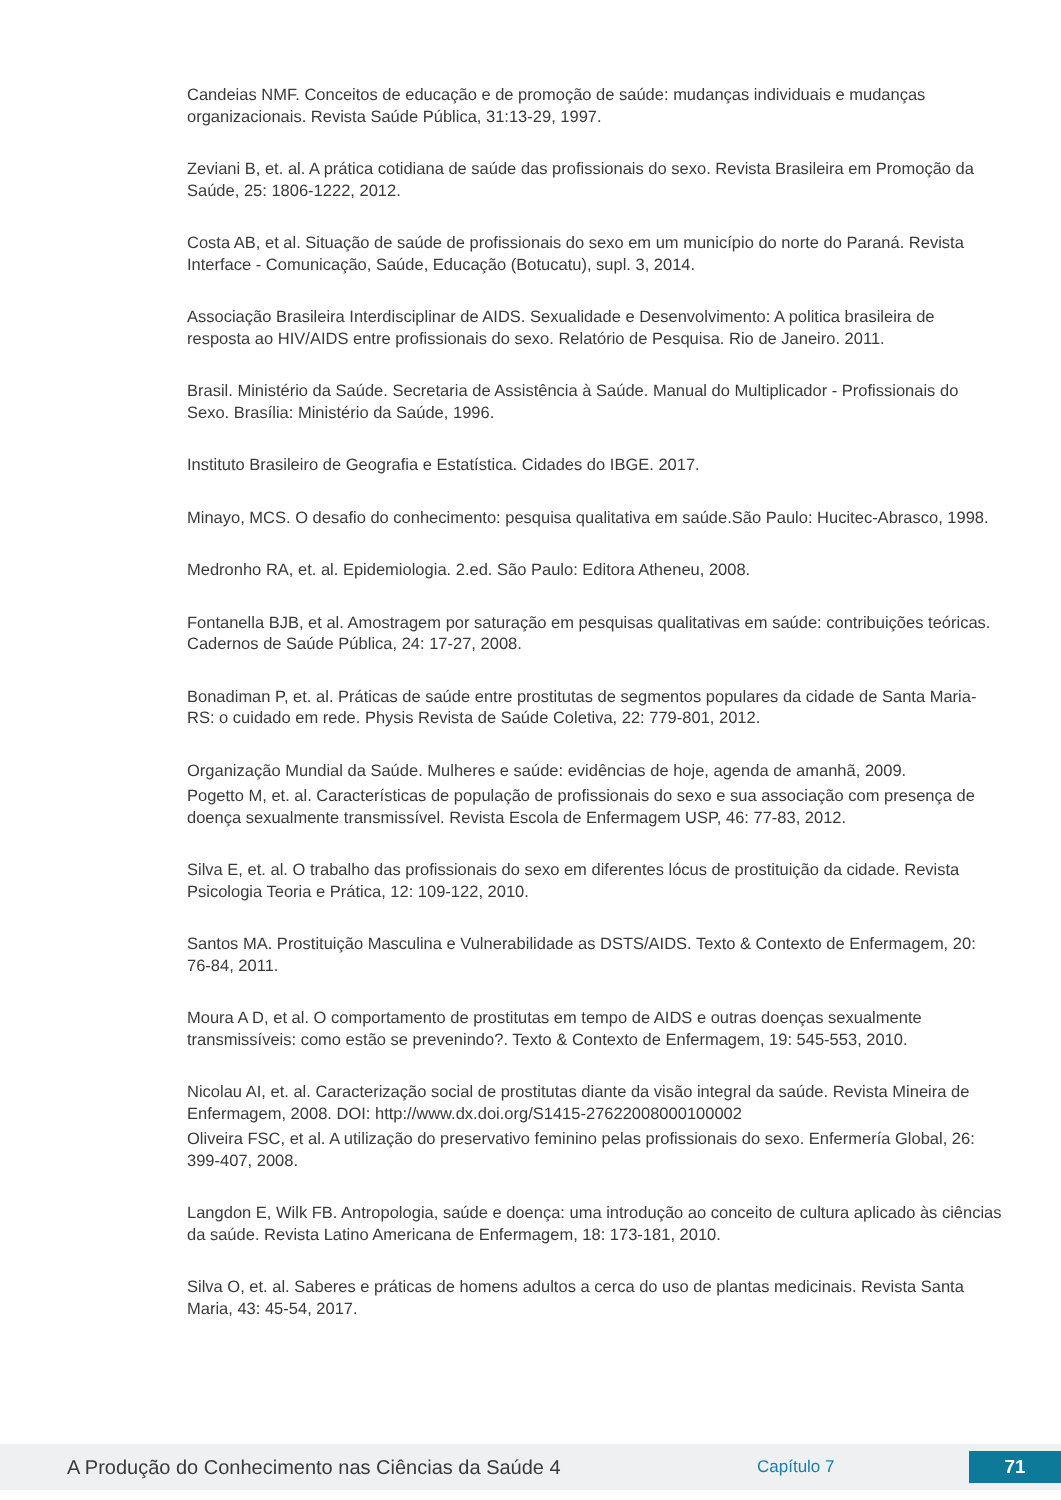Candeias NMF. Conceitos de educação e de promoção de saúde: mudanças individuais e mudanças organizacionais. Revista Saúde Pública, 31:13-29, 1997.
Zeviani B, et. al. A prática cotidiana de saúde das profissionais do sexo. Revista Brasileira em Promoção da Saúde, 25: 1806-1222, 2012.
Costa AB, et al. Situação de saúde de profissionais do sexo em um município do norte do Paraná. Revista Interface - Comunicação, Saúde, Educação (Botucatu), supl. 3, 2014.
Associação Brasileira Interdisciplinar de AIDS. Sexualidade e Desenvolvimento: A politica brasileira de resposta ao HIV/AIDS entre profissionais do sexo. Relatório de Pesquisa. Rio de Janeiro. 2011.
Brasil. Ministério da Saúde. Secretaria de Assistência à Saúde. Manual do Multiplicador - Profissionais do Sexo. Brasília: Ministério da Saúde, 1996.
Instituto Brasileiro de Geografia e Estatística. Cidades do IBGE. 2017.
Minayo, MCS. O desafio do conhecimento: pesquisa qualitativa em saúde.São Paulo: Hucitec-Abrasco, 1998.
Medronho RA, et. al. Epidemiologia. 2.ed. São Paulo: Editora Atheneu, 2008.
Fontanella BJB, et al. Amostragem por saturação em pesquisas qualitativas em saúde: contribuições teóricas. Cadernos de Saúde Pública, 24: 17-27, 2008.
Bonadiman P, et. al. Práticas de saúde entre prostitutas de segmentos populares da cidade de Santa Maria-RS: o cuidado em rede. Physis Revista de Saúde Coletiva, 22: 779-801, 2012.
Organização Mundial da Saúde. Mulheres e saúde: evidências de hoje, agenda de amanhã, 2009.
Pogetto M, et. al. Características de população de profissionais do sexo e sua associação com presença de doença sexualmente transmissível. Revista Escola de Enfermagem USP, 46: 77-83, 2012.
Silva E, et. al. O trabalho das profissionais do sexo em diferentes lócus de prostituição da cidade. Revista Psicologia Teoria e Prática, 12: 109-122, 2010.
Santos MA. Prostituição Masculina e Vulnerabilidade as DSTS/AIDS. Texto & Contexto de Enfermagem, 20: 76-84, 2011.
Moura A D, et al. O comportamento de prostitutas em tempo de AIDS e outras doenças sexualmente transmissíveis: como estão se prevenindo?. Texto & Contexto de Enfermagem, 19: 545-553, 2010.
Nicolau AI, et. al. Caracterização social de prostitutas diante da visão integral da saúde. Revista Mineira de Enfermagem, 2008. DOI: http://www.dx.doi.org/S1415-27622008000100002
Oliveira FSC, et al. A utilização do preservativo feminino pelas profissionais do sexo. Enfermería Global, 26: 399-407, 2008.
Langdon E, Wilk FB. Antropologia, saúde e doença: uma introdução ao conceito de cultura aplicado às ciências da saúde. Revista Latino Americana de Enfermagem, 18: 173-181, 2010.
Silva O, et. al. Saberes e práticas de homens adultos a cerca do uso de plantas medicinais. Revista Santa Maria, 43: 45-54, 2017.
A Produção do Conhecimento nas Ciências da Saúde 4
Capítulo 7
71